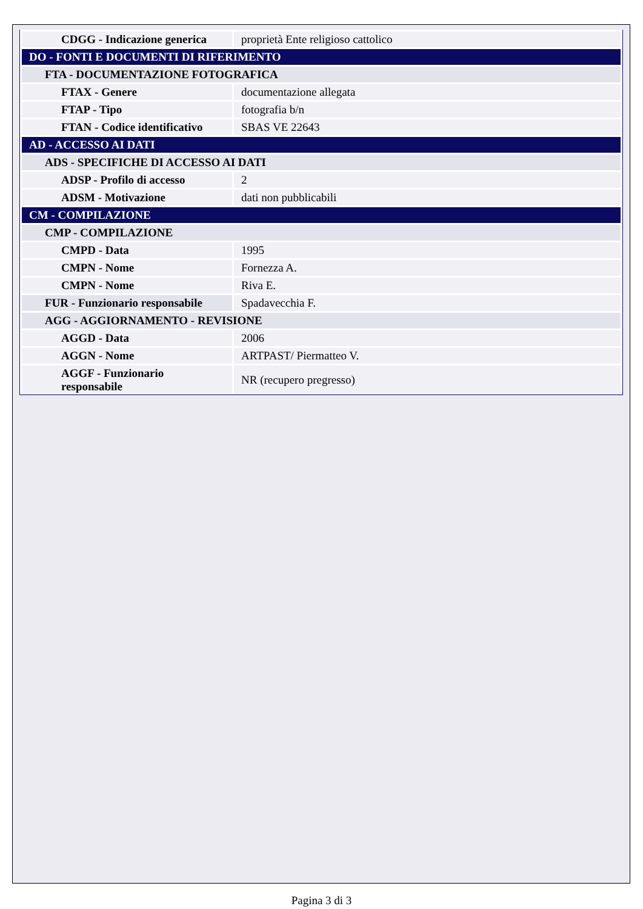| CDGG - Indicazione generica | proprietà Ente religioso cattolico |
| DO - FONTI E DOCUMENTI DI RIFERIMENTO | |
| FTA - DOCUMENTAZIONE FOTOGRAFICA | |
| FTAX - Genere | documentazione allegata |
| FTAP - Tipo | fotografia b/n |
| FTAN - Codice identificativo | SBAS VE 22643 |
| AD - ACCESSO AI DATI | |
| ADS - SPECIFICHE DI ACCESSO AI DATI | |
| ADSP - Profilo di accesso | 2 |
| ADSM - Motivazione | dati non pubblicabili |
| CM - COMPILAZIONE | |
| CMP - COMPILAZIONE | |
| CMPD - Data | 1995 |
| CMPN - Nome | Fornezza A. |
| CMPN - Nome | Riva E. |
| FUR - Funzionario responsabile | Spadavecchia F. |
| AGG - AGGIORNAMENTO - REVISIONE | |
| AGGD - Data | 2006 |
| AGGN - Nome | ARTPAST/ Piermatteo V. |
| AGGF - Funzionario responsabile | NR (recupero pregresso) |
Pagina 3 di 3